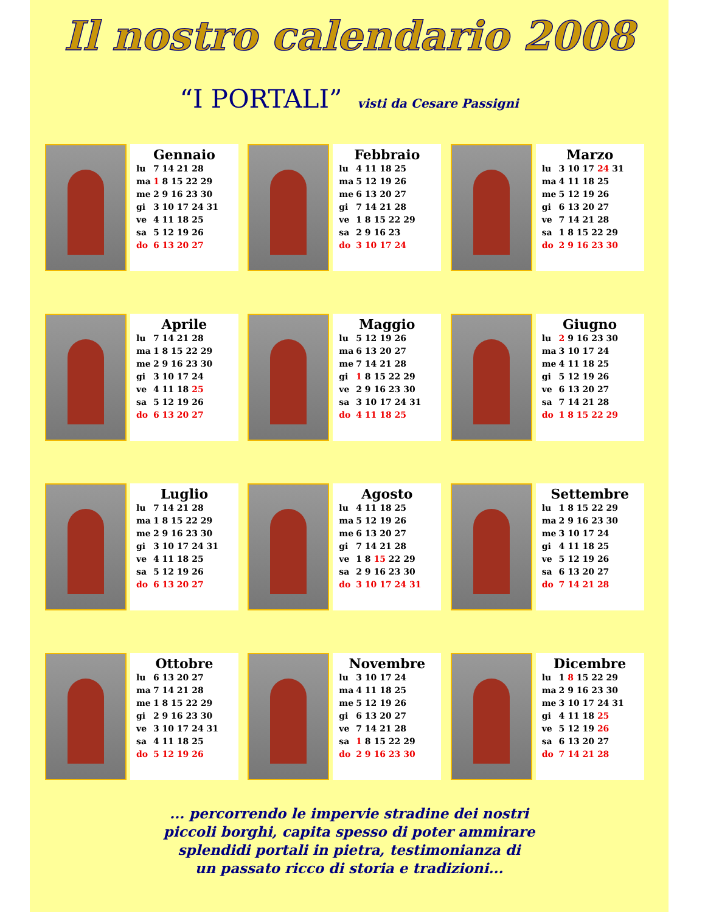Il nostro calendario 2008
“I PORTALI” visti da Cesare Passigni
Gennaio
| lu | 7 14 21 28 |
| ma | 1 8 15 22 29 |
| me | 2 9 16 23 30 |
| gi | 3 10 17 24 31 |
| ve | 4 11 18 25 |
| sa | 5 12 19 26 |
| do | 6 13 20 27 |
Febbraio
| lu | 4 11 18 25 |
| ma | 5 12 19 26 |
| me | 6 13 20 27 |
| gi | 7 14 21 28 |
| ve | 1 8 15 22 29 |
| sa | 2 9 16 23 |
| do | 3 10 17 24 |
Marzo
| lu | 3 10 17 24 31 |
| ma | 4 11 18 25 |
| me | 5 12 19 26 |
| gi | 6 13 20 27 |
| ve | 7 14 21 28 |
| sa | 1 8 15 22 29 |
| do | 2 9 16 23 30 |
Aprile
| lu | 7 14 21 28 |
| ma | 1 8 15 22 29 |
| me | 2 9 16 23 30 |
| gi | 3 10 17 24 |
| ve | 4 11 18 25 |
| sa | 5 12 19 26 |
| do | 6 13 20 27 |
Maggio
| lu | 5 12 19 26 |
| ma | 6 13 20 27 |
| me | 7 14 21 28 |
| gi | 1 8 15 22 29 |
| ve | 2 9 16 23 30 |
| sa | 3 10 17 24 31 |
| do | 4 11 18 25 |
Giugno
| lu | 2 9 16 23 30 |
| ma | 3 10 17 24 |
| me | 4 11 18 25 |
| gi | 5 12 19 26 |
| ve | 6 13 20 27 |
| sa | 7 14 21 28 |
| do | 1 8 15 22 29 |
Luglio
| lu | 7 14 21 28 |
| ma | 1 8 15 22 29 |
| me | 2 9 16 23 30 |
| gi | 3 10 17 24 31 |
| ve | 4 11 18 25 |
| sa | 5 12 19 26 |
| do | 6 13 20 27 |
Agosto
| lu | 4 11 18 25 |
| ma | 5 12 19 26 |
| me | 6 13 20 27 |
| gi | 7 14 21 28 |
| ve | 1 8 15 22 29 |
| sa | 2 9 16 23 30 |
| do | 3 10 17 24 31 |
Settembre
| lu | 1 8 15 22 29 |
| ma | 2 9 16 23 30 |
| me | 3 10 17 24 |
| gi | 4 11 18 25 |
| ve | 5 12 19 26 |
| sa | 6 13 20 27 |
| do | 7 14 21 28 |
Ottobre
| lu | 6 13 20 27 |
| ma | 7 14 21 28 |
| me | 1 8 15 22 29 |
| gi | 2 9 16 23 30 |
| ve | 3 10 17 24 31 |
| sa | 4 11 18 25 |
| do | 5 12 19 26 |
Novembre
| lu | 3 10 17 24 |
| ma | 4 11 18 25 |
| me | 5 12 19 26 |
| gi | 6 13 20 27 |
| ve | 7 14 21 28 |
| sa | 1 8 15 22 29 |
| do | 2 9 16 23 30 |
Dicembre
| lu | 1 8 15 22 29 |
| ma | 2 9 16 23 30 |
| me | 3 10 17 24 31 |
| gi | 4 11 18 25 |
| ve | 5 12 19 26 |
| sa | 6 13 20 27 |
| do | 7 14 21 28 |
... percorrendo le impervie stradine dei nostri
piccoli borghi, capita spesso di poter ammirare
splendidi portali in pietra, testimonianza di
un passato ricco di storia e tradizioni...